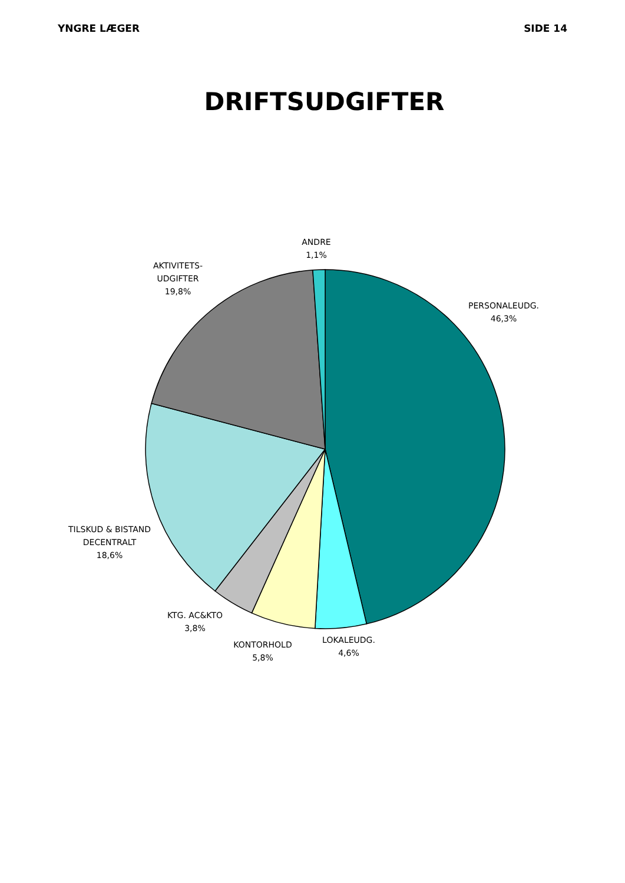YNGRE LÆGER SIDE 14
DRIFTSUDGIFTER
ANDRE
1,1%
AKTIVITETS-
UDGIFTER
19,8%
PERSONALEUDG.
46,3%
TILSKUD & BISTAND
DECENTRALT
18,6%
KTG. AC&KTO
3,8%
KONTORHOLD
5,8%
LOKALEUDG.
4,6%